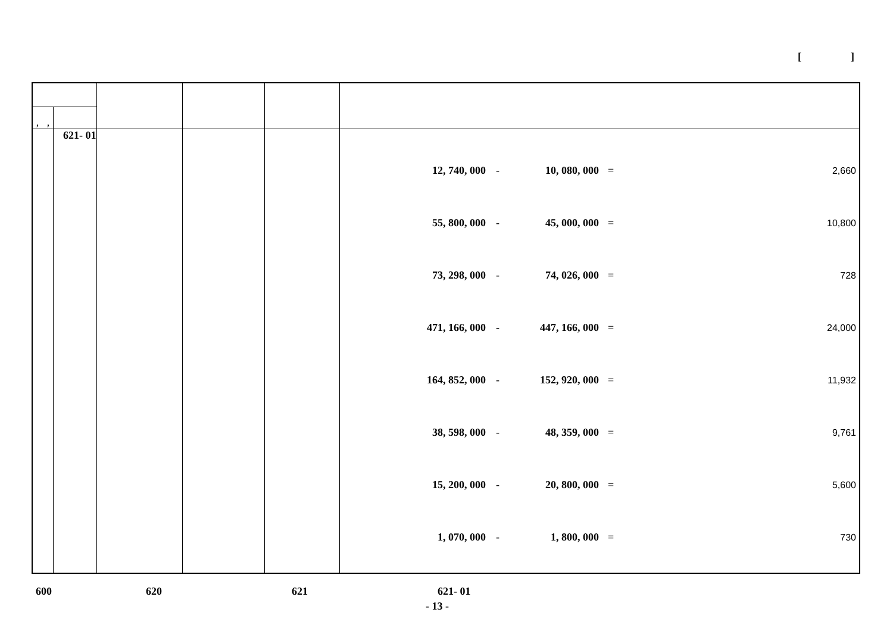[]
| , , | | | | | | |
| | 621- 01 | | | | | 12, 740, 000 - 10, 080, 000 = 2,660 55, 800, 000 - 45, 000, 000 = 10,800 73, 298, 000 - 74, 026, 000 = 728 471, 166, 000 - 447, 166, 000 = 24,000 164, 852, 000 - 152, 920, 000 = 11,932 38, 598, 000 - 48, 359, 000 = 9,761 15, 200, 000 - 20, 800, 000 = 5,600 1, 070, 000 - 1, 800, 000 = 730 |
600 620 621 621- 01
- 13 -